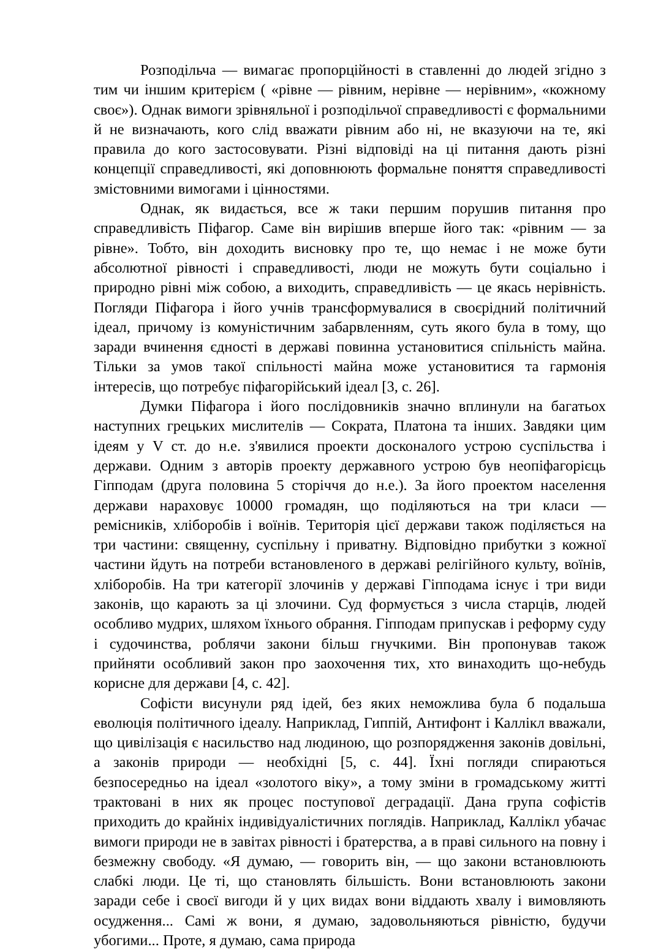Розподільча — вимагає пропорційності в ставленні до людей згідно з тим чи іншим критерієм ( «рівне — рівним, нерівне — нерівним», «кожному своє»). Однак вимоги зрівняльної і розподільчої справедливості є формальними й не визначають, кого слід вважати рівним або ні, не вказуючи на те, які правила до кого застосовувати. Різні відповіді на ці питання дають різні концепції справедливості, які доповнюють формальне поняття справедливості змістовними вимогами і цінностями.
Однак, як видається, все ж таки першим порушив питання про справедливість Піфагор. Саме він вирішив вперше його так: «рівним — за рівне». Тобто, він доходить висновку про те, що немає і не може бути абсолютної рівності і справедливості, люди не можуть бути соціально і природно рівні між собою, а виходить, справедливість — це якась нерівність. Погляди Піфагора і його учнів трансформувалися в своєрідний політичний ідеал, причому із комуністичним забарвленням, суть якого була в тому, що заради вчинення єдності в державі повинна установитися спільність майна. Тільки за умов такої спільності майна може установитися та гармонія інтересів, що потребує піфагорійський ідеал [3, с. 26].
Думки Піфагора і його послідовників значно вплинули на багатьох наступних грецьких мислителів — Сократа, Платона та інших. Завдяки цим ідеям у V ст. до н.е. з'явилися проекти досконалого устрою суспільства і держави. Одним з авторів проекту державного устрою був неопіфагорієць Гіпподам (друга половина 5 сторіччя до н.е.). За його проектом населення держави нараховує 10000 громадян, що поділяються на три класи — ремісників, хліборобів і воїнів. Територія цієї держави також поділяється на три частини: священну, суспільну і приватну. Відповідно прибутки з кожної частини йдуть на потреби встановленого в державі релігійного культу, воїнів, хліборобів. На три категорії злочинів у державі Гіпподама існує і три види законів, що карають за ці злочини. Суд формується з числа старців, людей особливо мудрих, шляхом їхнього обрання. Гіпподам припускав і реформу суду і судочинства, роблячи закони більш гнучкими. Він пропонував також прийняти особливий закон про заохочення тих, хто винаходить що-небудь корисне для держави [4, с. 42].
Софісти висунули ряд ідей, без яких неможлива була б подальша еволюція політичного ідеалу. Наприклад, Гиппій, Антифонт і Каллікл вважали, що цивілізація є насильство над людиною, що розпорядження законів довільні, а законів природи — необхідні [5, с. 44]. Їхні погляди спираються безпосередньо на ідеал «золотого віку», а тому зміни в громадському житті трактовані в них як процес поступової деградації. Дана група софістів приходить до крайніх індивідуалістичних поглядів. Наприклад, Каллікл убачає вимоги природи не в завітах рівності і братерства, а в праві сильного на повну і безмежну свободу. «Я думаю, — говорить він, — що закони встановлюють слабкі люди. Це ті, що становлять більшість. Вони встановлюють закони заради себе і своєї вигоди й у цих видах вони віддають хвалу і вимовляють осудження... Самі ж вони, я думаю, задовольняються рівністю, будучи убогими... Проте, я думаю, сама природа